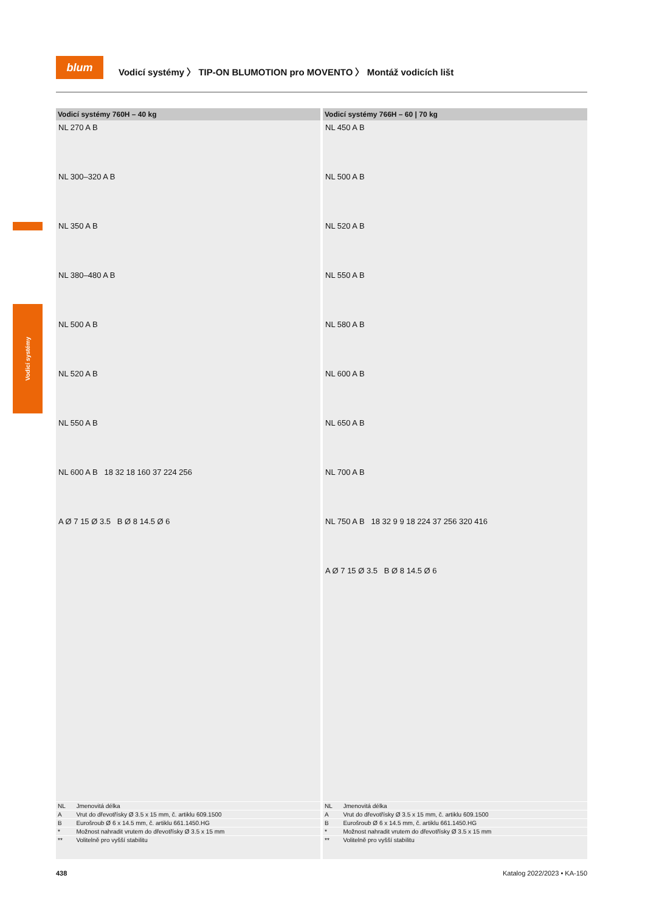blum
Vodicí systémy 〉 TIP-ON BLUMOTION pro MOVENTO 〉 Montáž vodicích lišt
Vodicí systémy
Vodicí systémy 760H – 40 kg
NL 270 A B
NL 300–320 A B
NL 350 A B
NL 380–480 A B
NL 500 A B
NL 520 A B
NL 550 A B
NL 600 A B 18 32 18 160 37 224 256
A Ø 7 15 Ø 3.5 B Ø 8 14.5 Ø 6
| NL | Jmenovitá délka |
| A | Vrut do dřevotřísky Ø 3.5 x 15 mm, č. artiklu 609.1500 |
| B | Eurošroub Ø 6 x 14.5 mm, č. artiklu 661.1450.HG |
| * | Možnost nahradit vrutem do dřevotřísky Ø 3.5 x 15 mm |
| ** | Volitelně pro vyšší stabilitu |
Vodicí systémy 766H – 60 | 70 kg
NL 450 A B
NL 500 A B
NL 520 A B
NL 550 A B
NL 580 A B
NL 600 A B
NL 650 A B
NL 700 A B
NL 750 A B 18 32 9 9 18 224 37 256 320 416
A Ø 7 15 Ø 3.5 B Ø 8 14.5 Ø 6
| NL | Jmenovitá délka |
| A | Vrut do dřevotřísky Ø 3.5 x 15 mm, č. artiklu 609.1500 |
| B | Eurošroub Ø 6 x 14.5 mm, č. artiklu 661.1450.HG |
| * | Možnost nahradit vrutem do dřevotřísky Ø 3.5 x 15 mm |
| ** | Volitelně pro vyšší stabilitu |
438 Katalog 2022/2023 • KA-150